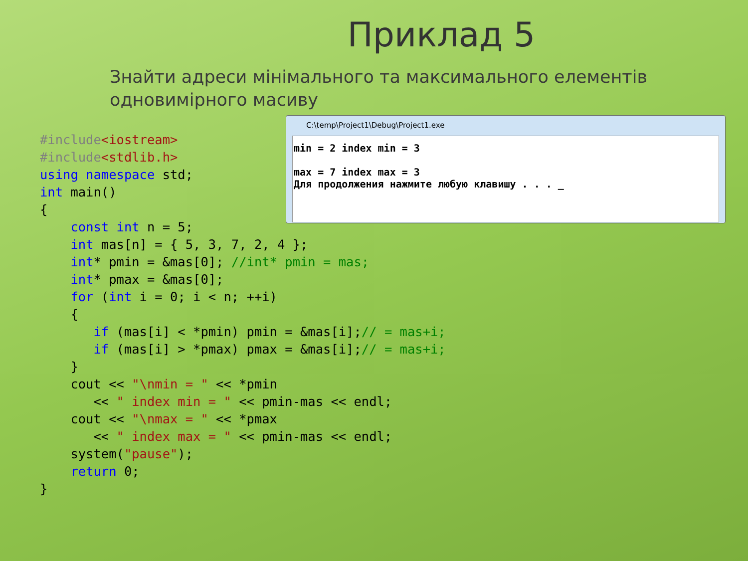Приклад 5
Знайти адреси мінімального та максимального елементів одновимірного масиву
#include<iostream>
#include<stdlib.h>
using namespace std;
int main()
{
    const int n = 5;
    int mas[n] = { 5, 3, 7, 2, 4 };
    int* pmin = &mas[0]; //int* pmin = mas;
    int* pmax = &mas[0];
    for (int i = 0; i < n; ++i)
    {
       if (mas[i] < *pmin) pmin = &mas[i];// = mas+i;
       if (mas[i] > *pmax) pmax = &mas[i];// = mas+i;
    }
    cout << "\nmin = " << *pmin
       << " index min = " << pmin-mas << endl;
    cout << "\nmax = " << *pmax
       << " index max = " << pmin-mas << endl;
    system("pause");
    return 0;
}
C:\temp\Project1\Debug\Project1.exe
min = 2 index min = 3
max = 7 index max = 3
Для продолжения нажмите любую клавишу . . . _